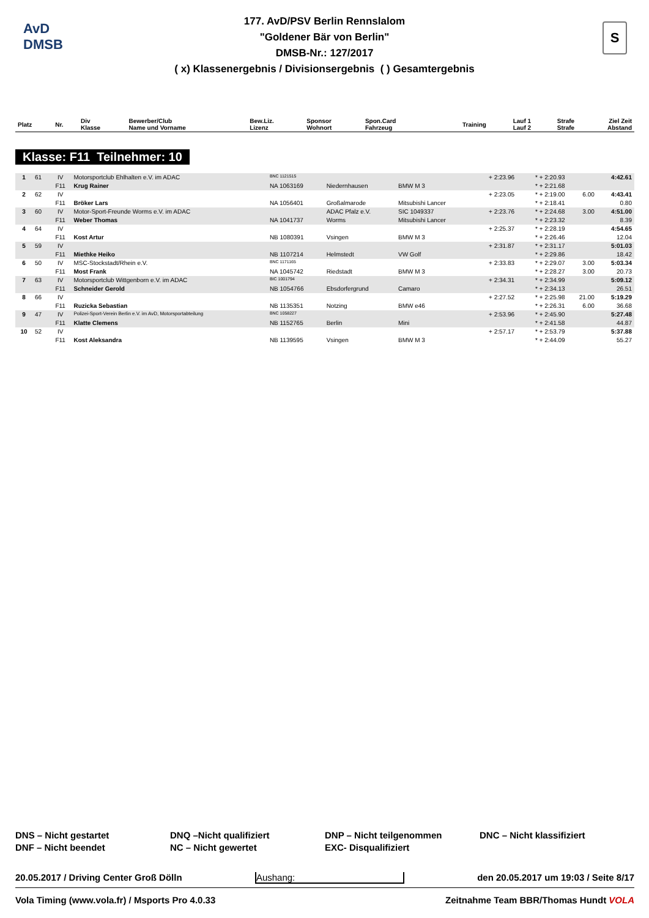AvD
DMSB
S
177. AvD/PSV Berlin Rennslalom
"Goldener Bär von Berlin"
DMSB-Nr.: 127/2017
( x) Klassenergebnis / Divisionsergebnis ( ) Gesamtergebnis
| Platz | Nr. | Div Klasse | Bewerber/Club Name und Vorname | Bew.Liz. Lizenz | Sponsor Wohnort | Spon.Card Fahrzeug | Training | Lauf 1 Lauf 2 | Strafe Strafe | Ziel Zeit Abstand |
| --- | --- | --- | --- | --- | --- | --- | --- | --- | --- | --- |
Klasse: F11 Teilnehmer: 10
| 1 | 61 | IV | Motorsportclub Ehlhalten e.V. im ADAC | BNC 1121515 | | | + 2:23.96 | * + 2:20.93 | | 4:42.61 |
| | | F11 | Krug Rainer | NA 1063169 | Niedernhausen | BMW M 3 | | * + 2:21.68 | | |
| 2 | 62 | IV | | | | | + 2:23.05 | * + 2:19.00 | 6.00 | 4:43.41 |
| | | F11 | Bröker Lars | NA 1056401 | Großalmarode | Mitsubishi Lancer | | * + 2:18.41 | | 0.80 |
| 3 | 60 | IV | Motor-Sport-Freunde Worms e.V. im ADAC | | ADAC Pfalz e.V. | SIC 1049337 | + 2:23.76 | * + 2:24.68 | 3.00 | 4:51.00 |
| | | F11 | Weber Thomas | NA 1041737 | Worms | Mitsubishi Lancer | | * + 2:23.32 | | 8.39 |
| 4 | 64 | IV | | | | | + 2:25.37 | * + 2:28.19 | | 4:54.65 |
| | | F11 | Kost Artur | NB 1080391 | Vsingen | BMW M 3 | | * + 2:26.46 | | 12.04 |
| 5 | 59 | IV | | | | | + 2:31.87 | * + 2:31.17 | | 5:01.03 |
| | | F11 | Miethke Heiko | NB 1107214 | Helmstedt | VW Golf | | * + 2:29.86 | | 18.42 |
| 6 | 50 | IV | MSC-Stockstadt/Rhein e.V. | BNC 1171165 | | | + 2:33.83 | * + 2:29.07 | 3.00 | 5:03.34 |
| | | F11 | Most Frank | NA 1045742 | Riedstadt | BMW M 3 | | * + 2:28.27 | 3.00 | 20.73 |
| 7 | 63 | IV | Motorsportclub Wittgenborn e.V. im ADAC | BIC 1001794 | | | + 2:34.31 | * + 2:34.99 | | 5:09.12 |
| | | F11 | Schneider Gerold | NB 1054766 | Ebsdorfergrund | Camaro | | * + 2:34.13 | | 26.51 |
| 8 | 66 | IV | | | | | + 2:27.52 | * + 2:25.98 | 21.00 | 5:19.29 |
| | | F11 | Ruzicka Sebastian | NB 1135351 | Notzing | BMW e46 | | * + 2:26.31 | 6.00 | 36.68 |
| 9 | 47 | IV | Polizei-Sport-Verein Berlin e.V. im AvD, Motorsportabteilung | BNC 1058227 | | | + 2:53.96 | * + 2:45.90 | | 5:27.48 |
| | | F11 | Klatte Clemens | NB 1152765 | Berlin | Mini | | * + 2:41.58 | | 44.87 |
| 10 | 52 | IV | | | | | + 2:57.17 | * + 2:53.79 | | 5:37.88 |
| | | F11 | Kost Aleksandra | NB 1139595 | Vsingen | BMW M 3 | | * + 2:44.09 | | 55.27 |
DNS – Nicht gestartet
DNF – Nicht beendet
DNQ –Nicht qualifiziert
NC – Nicht gewertet
DNP – Nicht teilgenommen
EXC- Disqualifiziert
DNC – Nicht klassifiziert
20.05.2017 / Driving Center Groß Dölln Aushang: den 20.05.2017 um 19:03 / Seite 8/17
Vola Timing (www.vola.fr) / Msports Pro 4.0.33 Zeitnahme Team BBR/Thomas Hundt VOLA